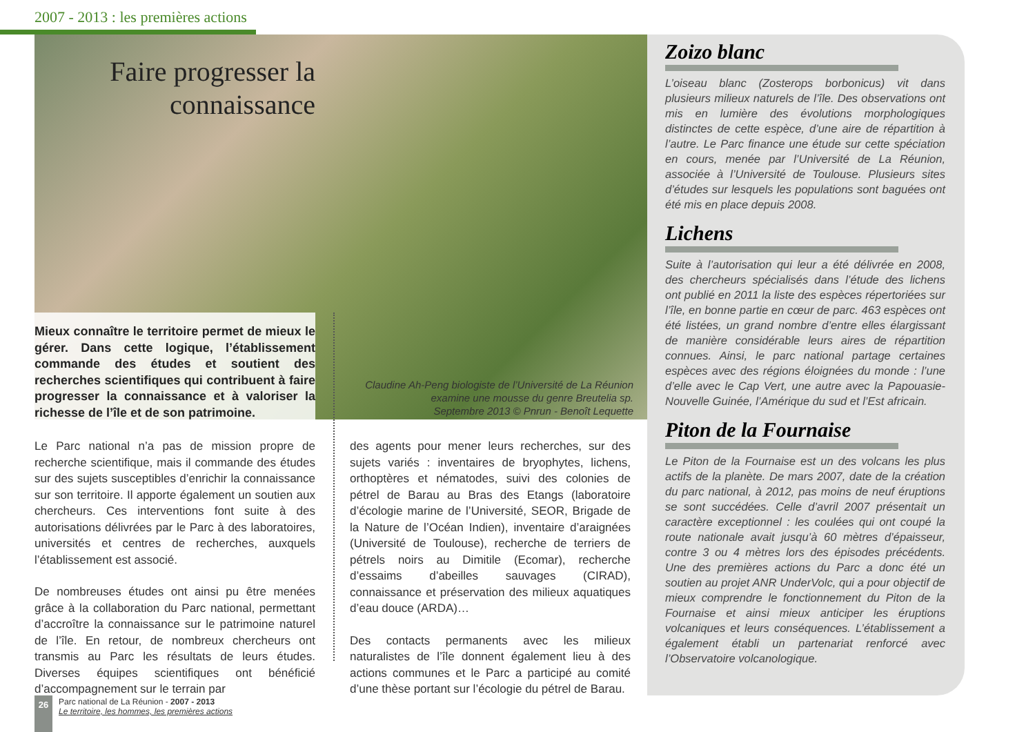2007 - 2013 : les premières actions
Faire progresser la connaissance
Mieux connaître le territoire permet de mieux le gérer. Dans cette logique, l’établissement commande des études et soutient des recherches scientifiques qui contribuent à faire progresser la connaissance et à valoriser la richesse de l’île et de son patrimoine.
Claudine Ah-Peng biologiste de l’Université de La Réunion examine une mousse du genre Breutelia sp.
Septembre 2013 © Pnrun - Benoît Lequette
Le Parc national n’a pas de mission propre de recherche scientifique, mais il commande des études sur des sujets susceptibles d’enrichir la connaissance sur son territoire. Il apporte également un soutien aux chercheurs. Ces interventions font suite à des autorisations délivrées par le Parc à des laboratoires, universités et centres de recherches, auxquels l’établissement est associé.
De nombreuses études ont ainsi pu être menées grâce à la collaboration du Parc national, permettant d’accroître la connaissance sur le patrimoine naturel de l’île. En retour, de nombreux chercheurs ont transmis au Parc les résultats de leurs études. Diverses équipes scientifiques ont bénéficié d’accompagnement sur le terrain par
des agents pour mener leurs recherches, sur des sujets variés : inventaires de bryophytes, lichens, orthoptères et nématodes, suivi des colonies de pétrel de Barau au Bras des Etangs (laboratoire d’écologie marine de l’Université, SEOR, Brigade de la Nature de l’Océan Indien), inventaire d’araignées (Université de Toulouse), recherche de terriers de pétrels noirs au Dimitile (Ecomar), recherche d’essaims d’abeilles sauvages (CIRAD), connaissance et préservation des milieux aquatiques d’eau douce (ARDA)…
Des contacts permanents avec les milieux naturalistes de l’île donnent également lieu à des actions communes et le Parc a participé au comité d’une thèse portant sur l’écologie du pétrel de Barau.
Zoizo blanc
L’oiseau blanc (Zosterops borbonicus) vit dans plusieurs milieux naturels de l’île. Des observations ont mis en lumière des évolutions morphologiques distinctes de cette espèce, d’une aire de répartition à l’autre. Le Parc finance une étude sur cette spéciation en cours, menée par l’Université de La Réunion, associée à l’Université de Toulouse. Plusieurs sites d’études sur lesquels les populations sont baguées ont été mis en place depuis 2008.
Lichens
Suite à l’autorisation qui leur a été délivrée en 2008, des chercheurs spécialisés dans l’étude des lichens ont publié en 2011 la liste des espèces répertoriées sur l’île, en bonne partie en cœur de parc. 463 espèces ont été listées, un grand nombre d’entre elles élargissant de manière considérable leurs aires de répartition connues. Ainsi, le parc national partage certaines espèces avec des régions éloignées du monde : l’une d’elle avec le Cap Vert, une autre avec la Papouasie-Nouvelle Guinée, l’Amérique du sud et l’Est africain.
Piton de la Fournaise
Le Piton de la Fournaise est un des volcans les plus actifs de la planète. De mars 2007, date de la création du parc national, à 2012, pas moins de neuf éruptions se sont succédées. Celle d’avril 2007 présentait un caractère exceptionnel : les coulées qui ont coupé la route nationale avait jusqu’à 60 mètres d’épaisseur, contre 3 ou 4 mètres lors des épisodes précédents. Une des premières actions du Parc a donc été un soutien au projet ANR UnderVolc, qui a pour objectif de mieux comprendre le fonctionnement du Piton de la Fournaise et ainsi mieux anticiper les éruptions volcaniques et leurs conséquences. L’établissement a également établi un partenariat renforcé avec l’Observatoire volcanologique.
26
Parc national de La Réunion - 2007 - 2013
Le territoire, les hommes, les premières actions